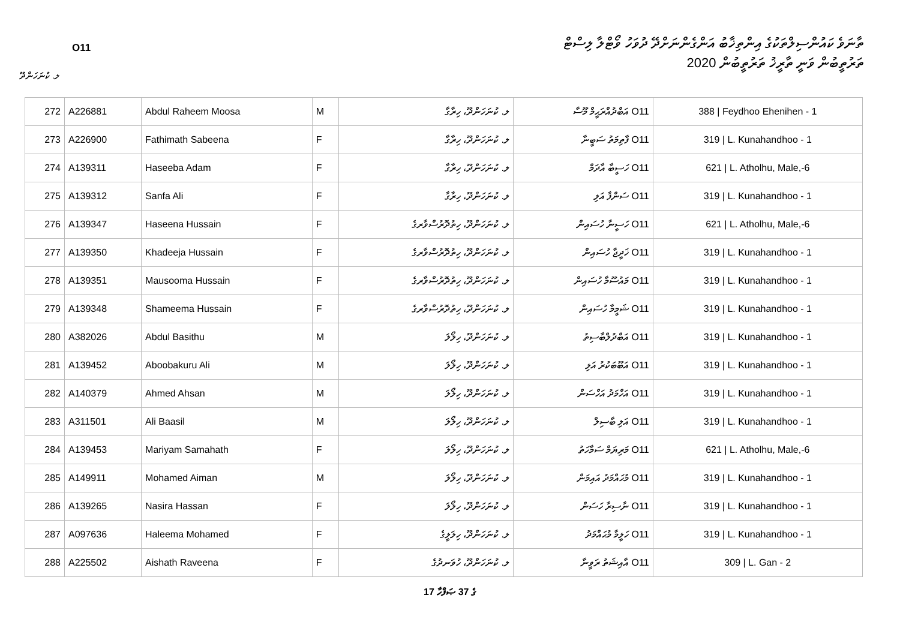O11
ތާނަވެ ކައުންސިލްތަކުގެ އިންތިޚާބު އަންގެންނަށްދޭ ދުވަހު ވޯޓްލާ ލިސްޓް
ތަރުތީބުން ވަނީ ތާރީޚު ތަރުތީބުން 2020
ލ. ކުނަހަންދޫ
| 272 | A226881 | Abdul Raheem Moosa | M | ލ. ކުނަހަންދޫ، ހިރާގާ | O11 އަބްދުއްރަޙީމް މޫސާ | 388 / Feydhoo Ehenihen - 1 |
| 273 | A226900 | Fathimath Sabeena | F | ލ. ކުނަހަންދޫ، ހިރާގާ | O11 ފާތިމަތު ސަބީނާ | 319 / L. Kunahandhoo - 1 |
| 274 | A139311 | Haseeba Adam | F | ލ. ކުނަހަންދޫ، ހިރާގާ | O11 ހަސީބާ އާދަމް | 621 / L. Atholhu, Male,-6 |
| 275 | A139312 | Sanfa Ali | F | ލ. ކުނަހަންދޫ، ހިރާގާ | O11 ސަންފާ އަލި | 319 / L. Kunahandhoo - 1 |
| 276 | A139347 | Haseena Hussain | F | ލ. ކުނަހަންދޫ، ހިތުދޮރުސްވާރގެ | O11 ހަސީނާ ހުސައިން | 621 / L. Atholhu, Male,-6 |
| 277 | A139350 | Khadeeja Hussain | F | ލ. ކުނަހަންދޫ، ހިތުދޮރުސްވާރގެ | O11 ޚަދީޖާ ހުސައިން | 319 / L. Kunahandhoo - 1 |
| 278 | A139351 | Mausooma Hussain | F | ލ. ކުނަހަންދޫ، ހިތުދޮރުސްވާރގެ | O11 މައުސޫމާ ހުސައިން | 319 / L. Kunahandhoo - 1 |
| 279 | A139348 | Shameema Hussain | F | ލ. ކުނަހަންދޫ، ހިތުދޮރުސްވާރގެ | O11 ޝަމީމާ ހުސައިން | 319 / L. Kunahandhoo - 1 |
| 280 | A382026 | Abdul Basithu | M | ލ. ކުނަހަންދޫ، ހިލޯލަ | O11 އަބްދުލްބާސިތު | 319 / L. Kunahandhoo - 1 |
| 281 | A139452 | Aboobakuru Ali | M | ލ. ކުނަހަންދޫ، ހިލޯލަ | O11 އަބޫބަކުރު އަލި | 319 / L. Kunahandhoo - 1 |
| 282 | A140379 | Ahmed Ahsan | M | ލ. ކުނަހަންދޫ، ހިލޯލަ | O11 އަހްމަދު އަހްސަން | 319 / L. Kunahandhoo - 1 |
| 283 | A311501 | Ali Baasil | M | ލ. ކުނަހަންދޫ، ހިލޯލަ | O11 އަލި ބާސިލް | 319 / L. Kunahandhoo - 1 |
| 284 | A139453 | Mariyam Samahath | F | ލ. ކުނަހަންދޫ، ހިލޯލަ | O11 މަރިޔަމް ސަމާހަތު | 621 / L. Atholhu, Male,-6 |
| 285 | A149911 | Mohamed Aiman | M | ލ. ކުނަހަންދޫ، ހިލޯލަ | O11 މުޙައްމަދު އައިމަން | 319 / L. Kunahandhoo - 1 |
| 286 | A139265 | Nasira Hassan | F | ލ. ކުނަހަންދޫ، ހިލޯލަ | O11 ނާސިރާ ހަސަން | 319 / L. Kunahandhoo - 1 |
| 287 | A097636 | Haleema Mohamed | F | ލ. ކުނަހަންދޫ، ހިލަލީގެ | O11 ހަލީމާ މުޙައްމަދު | 319 / L. Kunahandhoo - 1 |
| 288 | A225502 | Aishath Raveena | F | ލ. ކުނަހަންދޫ، ހުވަނދުގެ | O11 އާއިޝަތު ރަވީނާ | 309 / L. Gan - 2 |
17 ގެ 37 ޞަފްހާ